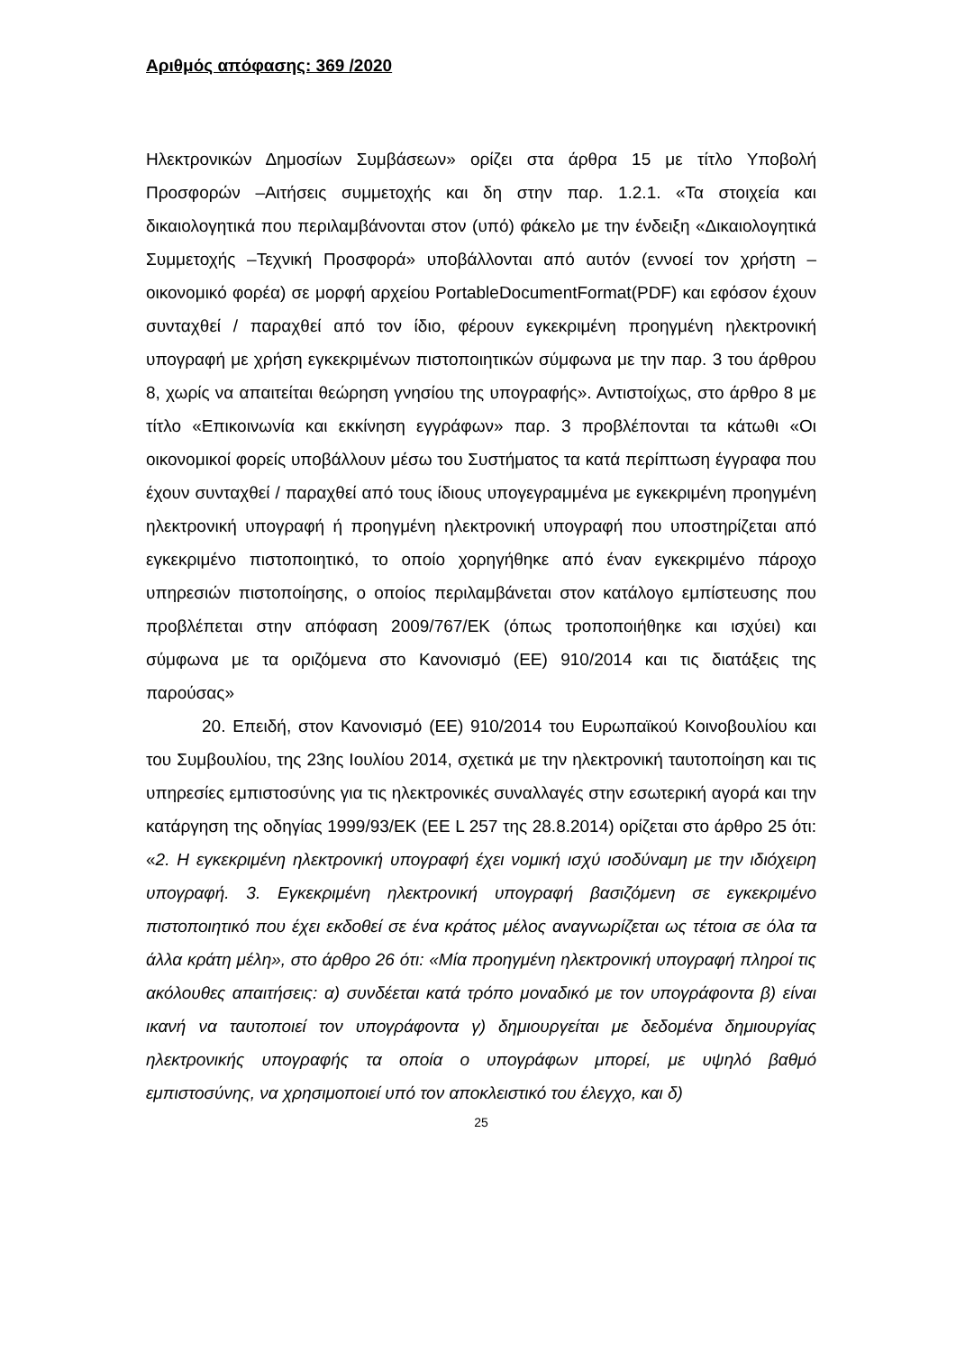Αριθμός απόφασης: 369 /2020
Ηλεκτρονικών Δημοσίων Συμβάσεων» ορίζει στα άρθρα 15 με τίτλο Υποβολή Προσφορών –Αιτήσεις συμμετοχής και δη στην παρ. 1.2.1. «Τα στοιχεία και δικαιολογητικά που περιλαμβάνονται στον (υπό) φάκελο με την ένδειξη «Δικαιολογητικά Συμμετοχής –Τεχνική Προσφορά» υποβάλλονται από αυτόν (εννοεί τον χρήστη –οικονομικό φορέα) σε μορφή αρχείου PortableDocumentFormat(PDF) και εφόσον έχουν συνταχθεί / παραχθεί από τον ίδιο, φέρουν εγκεκριμένη προηγμένη ηλεκτρονική υπογραφή με χρήση εγκεκριμένων πιστοποιητικών σύμφωνα με την παρ. 3 του άρθρου 8, χωρίς να απαιτείται θεώρηση γνησίου της υπογραφής». Αντιστοίχως, στο άρθρο 8 με τίτλο «Επικοινωνία και εκκίνηση εγγράφων» παρ. 3 προβλέπονται τα κάτωθι «Οι οικονομικοί φορείς υποβάλλουν μέσω του Συστήματος τα κατά περίπτωση έγγραφα που έχουν συνταχθεί / παραχθεί από τους ίδιους υπογεγραμμένα με εγκεκριμένη προηγμένη ηλεκτρονική υπογραφή ή προηγμένη ηλεκτρονική υπογραφή που υποστηρίζεται από εγκεκριμένο πιστοποιητικό, το οποίο χορηγήθηκε από έναν εγκεκριμένο πάροχο υπηρεσιών πιστοποίησης, ο οποίος περιλαμβάνεται στον κατάλογο εμπίστευσης που προβλέπεται στην απόφαση 2009/767/ΕΚ (όπως τροποποιήθηκε και ισχύει) και σύμφωνα με τα οριζόμενα στο Κανονισμό (ΕΕ) 910/2014 και τις διατάξεις της παρούσας»
20. Επειδή, στον Κανονισμό (ΕΕ) 910/2014 του Ευρωπαϊκού Κοινοβουλίου και του Συμβουλίου, της 23ης Ιουλίου 2014, σχετικά με την ηλεκτρονική ταυτοποίηση και τις υπηρεσίες εμπιστοσύνης για τις ηλεκτρονικές συναλλαγές στην εσωτερική αγορά και την κατάργηση της οδηγίας 1999/93/ΕΚ (ΕΕ L 257 της 28.8.2014) ορίζεται στο άρθρο 25 ότι: «2. Η εγκεκριμένη ηλεκτρονική υπογραφή έχει νομική ισχύ ισοδύναμη με την ιδιόχειρη υπογραφή. 3. Εγκεκριμένη ηλεκτρονική υπογραφή βασιζόμενη σε εγκεκριμένο πιστοποιητικό που έχει εκδοθεί σε ένα κράτος μέλος αναγνωρίζεται ως τέτοια σε όλα τα άλλα κράτη μέλη», στο άρθρο 26 ότι: «Μία προηγμένη ηλεκτρονική υπογραφή πληροί τις ακόλουθες απαιτήσεις: α) συνδέεται κατά τρόπο μοναδικό με τον υπογράφοντα β) είναι ικανή να ταυτοποιεί τον υπογράφοντα γ) δημιουργείται με δεδομένα δημιουργίας ηλεκτρονικής υπογραφής τα οποία ο υπογράφων μπορεί, με υψηλό βαθμό εμπιστοσύνης, να χρησιμοποιεί υπό τον αποκλειστικό του έλεγχο, και δ)
25